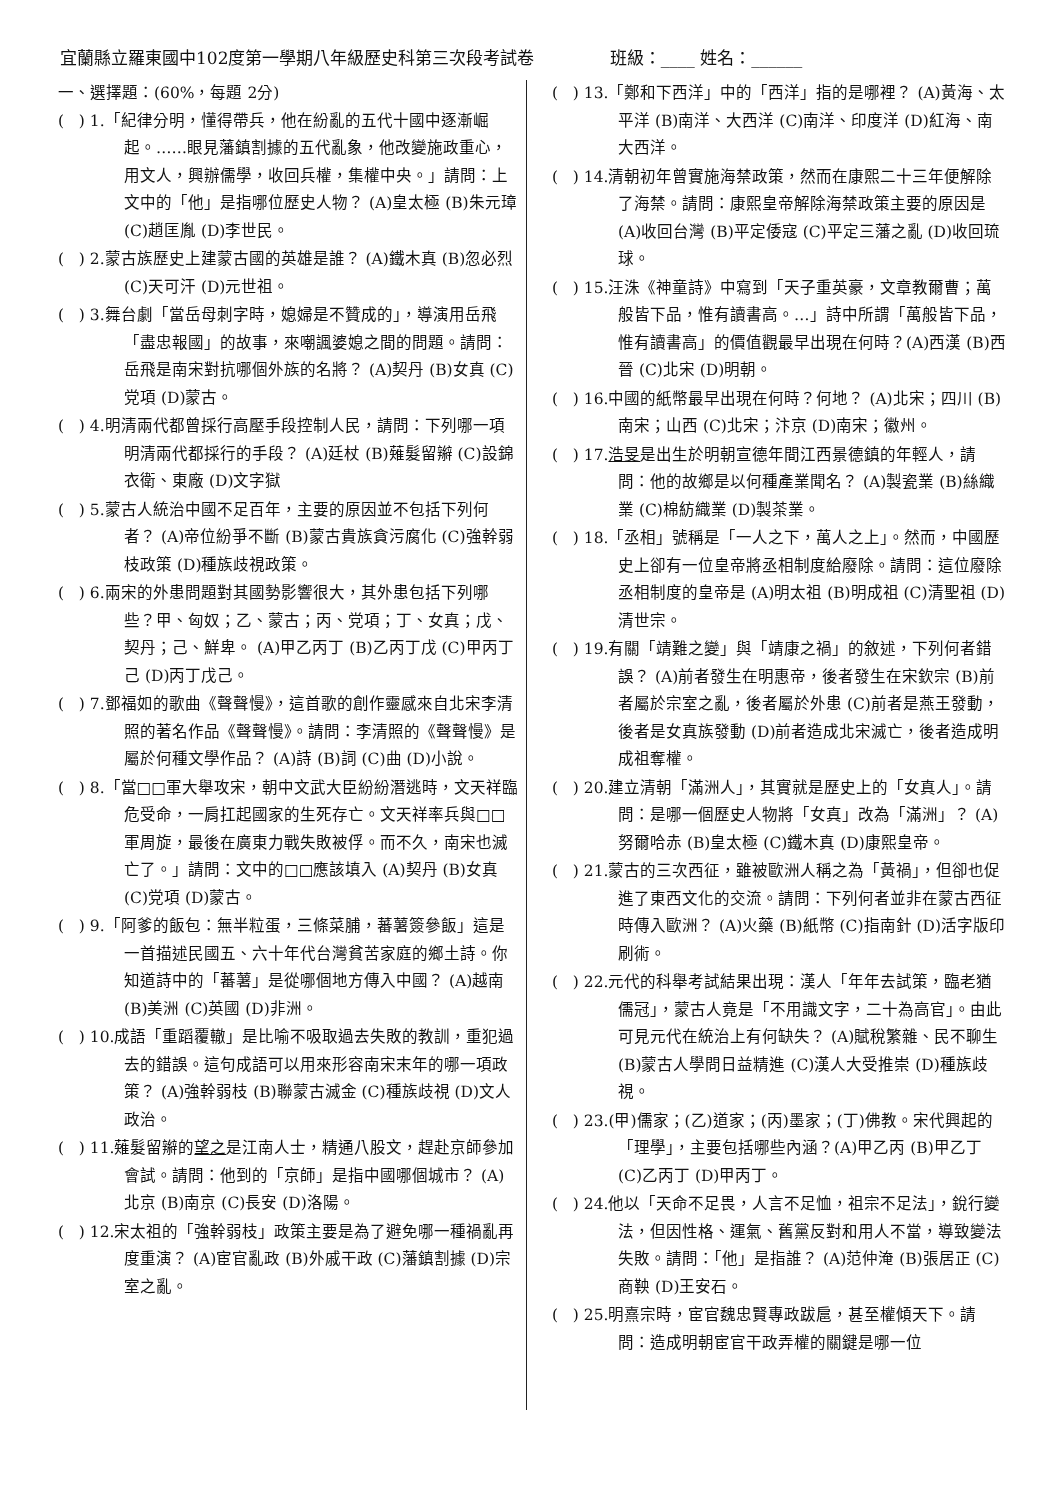宜蘭縣立羅東國中102度第一學期八年級歷史科第三次段考試卷 班級：____ 姓名：______
一、選擇題：(60%，每題 2分)
( ) 1.「紀律分明，懂得帶兵，他在紛亂的五代十國中逐漸崛起。……眼見藩鎮割據的五代亂象，他改變施政重心，用文人，興辦儒學，收回兵權，集權中央。」請問：上文中的「他」是指哪位歷史人物？ (A)皇太極 (B)朱元璋 (C)趙匡胤 (D)李世民。
( ) 2.蒙古族歷史上建蒙古國的英雄是誰？ (A)鐵木真 (B)忽必烈 (C)天可汗 (D)元世祖。
( ) 3.舞台劇「當岳母刺字時，媳婦是不贊成的」，導演用岳飛「盡忠報國」的故事，來嘲諷婆媳之間的問題。請問：岳飛是南宋對抗哪個外族的名將？ (A)契丹 (B)女真 (C)党項 (D)蒙古。
( ) 4.明清兩代都曾採行高壓手段控制人民，請問：下列哪一項明清兩代都採行的手段？ (A)廷杖 (B)薙髮留辮 (C)設錦衣衛、東廠 (D)文字獄
( ) 5.蒙古人統治中國不足百年，主要的原因並不包括下列何者？ (A)帝位紛爭不斷 (B)蒙古貴族貪污腐化 (C)強幹弱枝政策 (D)種族歧視政策。
( ) 6.兩宋的外患問題對其國勢影響很大，其外患包括下列哪些？甲、匈奴；乙、蒙古；丙、党項；丁、女真；戊、契丹；己、鮮卑。 (A)甲乙丙丁 (B)乙丙丁戊 (C)甲丙丁己 (D)丙丁戊己。
( ) 7.鄧福如的歌曲《聲聲慢》，這首歌的創作靈感來自北宋李清照的著名作品《聲聲慢》。請問：李清照的《聲聲慢》是屬於何種文學作品？ (A)詩 (B)詞 (C)曲 (D)小說。
( ) 8.「當□□軍大舉攻宋，朝中文武大臣紛紛潛逃時，文天祥臨危受命，一肩扛起國家的生死存亡。文天祥率兵與□□軍周旋，最後在廣東力戰失敗被俘。而不久，南宋也滅亡了。」請問：文中的□□應該填入 (A)契丹 (B)女真 (C)党項 (D)蒙古。
( ) 9.「阿爹的飯包：無半粒蛋，三條菜脯，蕃薯簽參飯」這是一首描述民國五、六十年代台灣貧苦家庭的鄉土詩。你知道詩中的「蕃薯」是從哪個地方傳入中國？ (A)越南 (B)美洲 (C)英國 (D)非洲。
( ) 10.成語「重蹈覆轍」是比喻不吸取過去失敗的教訓，重犯過去的錯誤。這句成語可以用來形容南宋末年的哪一項政策？ (A)強幹弱枝 (B)聯蒙古滅金 (C)種族歧視 (D)文人政治。
( ) 11.薙髮留辮的望之是江南人士，精通八股文，趕赴京師參加會試。請問：他到的「京師」是指中國哪個城市？ (A)北京 (B)南京 (C)長安 (D)洛陽。
( ) 12.宋太祖的「強幹弱枝」政策主要是為了避免哪一種禍亂再度重演？ (A)宦官亂政 (B)外戚干政 (C)藩鎮割據 (D)宗室之亂。
( ) 13.「鄭和下西洋」中的「西洋」指的是哪裡？ (A)黃海、太平洋 (B)南洋、大西洋 (C)南洋、印度洋 (D)紅海、南大西洋。
( ) 14.清朝初年曾實施海禁政策，然而在康熙二十三年便解除了海禁。請問：康熙皇帝解除海禁政策主要的原因是 (A)收回台灣 (B)平定倭寇 (C)平定三藩之亂 (D)收回琉球。
( ) 15.汪洙《神童詩》中寫到「天子重英豪，文章教爾曹；萬般皆下品，惟有讀書高。…」詩中所謂「萬般皆下品，惟有讀書高」的價值觀最早出現在何時？(A)西漢 (B)西晉 (C)北宋 (D)明朝。
( ) 16.中國的紙幣最早出現在何時？何地？ (A)北宋；四川 (B)南宋；山西 (C)北宋；汴京 (D)南宋；徽州。
( ) 17.浩旻是出生於明朝宣德年間江西景德鎮的年輕人，請問：他的故鄉是以何種產業聞名？ (A)製瓷業 (B)絲織業 (C)棉紡織業 (D)製茶業。
( ) 18.「丞相」號稱是「一人之下，萬人之上」。然而，中國歷史上卻有一位皇帝將丞相制度給廢除。請問：這位廢除丞相制度的皇帝是 (A)明太祖 (B)明成祖 (C)清聖祖 (D)清世宗。
( ) 19.有關「靖難之變」與「靖康之禍」的敘述，下列何者錯誤？ (A)前者發生在明惠帝，後者發生在宋欽宗 (B)前者屬於宗室之亂，後者屬於外患 (C)前者是燕王發動，後者是女真族發動 (D)前者造成北宋滅亡，後者造成明成祖奪權。
( ) 20.建立清朝「滿洲人」，其實就是歷史上的「女真人」。請問：是哪一個歷史人物將「女真」改為「滿洲」？ (A)努爾哈赤 (B)皇太極 (C)鐵木真 (D)康熙皇帝。
( ) 21.蒙古的三次西征，雖被歐洲人稱之為「黃禍」，但卻也促進了東西文化的交流。請問：下列何者並非在蒙古西征時傳入歐洲？ (A)火藥 (B)紙幣 (C)指南針 (D)活字版印刷術。
( ) 22.元代的科舉考試結果出現：漢人「年年去試策，臨老猶儒冠」，蒙古人竟是「不用識文字，二十為高官」。由此可見元代在統治上有何缺失？ (A)賦稅繁雜、民不聊生 (B)蒙古人學問日益精進 (C)漢人大受推崇 (D)種族歧視。
( ) 23.(甲)儒家；(乙)道家；(丙)墨家；(丁)佛教。宋代興起的「理學」，主要包括哪些內涵？(A)甲乙丙 (B)甲乙丁 (C)乙丙丁 (D)甲丙丁。
( ) 24.他以「天命不足畏，人言不足恤，祖宗不足法」，銳行變法，但因性格、運氣、舊黨反對和用人不當，導致變法失敗。請問：「他」是指誰？ (A)范仲淹 (B)張居正 (C)商鞅 (D)王安石。
( ) 25.明熹宗時，宦官魏忠賢專政跋扈，甚至權傾天下。請問：造成明朝宦官干政弄權的關鍵是哪一位